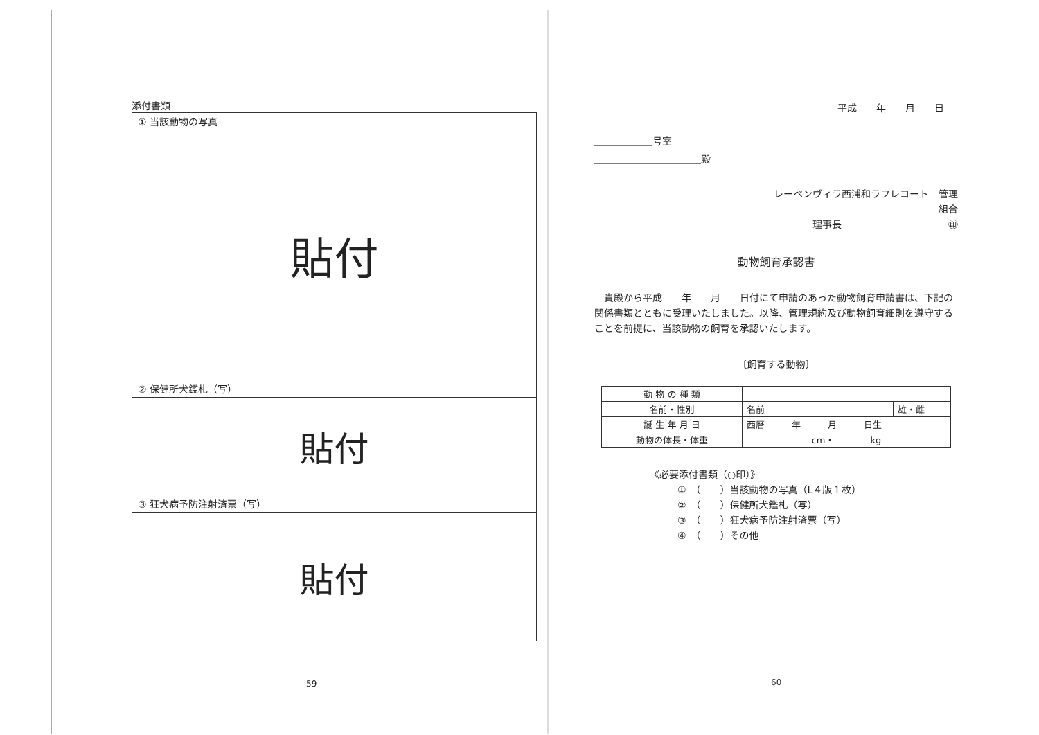添付書類
① 当該動物の写真
貼付
② 保健所犬鑑札（写）
貼付
③ 狂犬病予防注射済票（写）
貼付
59
平成　　年　　月　　日
＿＿＿＿＿＿号室
＿＿＿＿＿＿＿＿＿＿＿殿
レーベンヴィラ西浦和ラフレコート　管理
組合
理事長＿＿＿＿＿＿＿＿＿＿＿㊞
動物飼育承認書
　貴殿から平成　　年　　月　　日付にて申請のあった動物飼育申請書は、下記の関係書類とともに受理いたしました。以降、管理規約及び動物飼育細則を遵守することを前提に、当該動物の飼育を承認いたします。
〔飼育する動物〕
| 動 物 の 種 類 | | | |
| 名前・性別 | 名前 | | 雄・雌 |
| 誕 生 年 月 日 | 西暦 年 月 日生 | | |
| 動物の体長・体重 | cm・ kg | | |
《必要添付書類（○印）》
①　（　　）当該動物の写真（L４版１枚）
②　（　　）保健所犬鑑札（写）
③　（　　）狂犬病予防注射済票（写）
④　（　　）その他
60